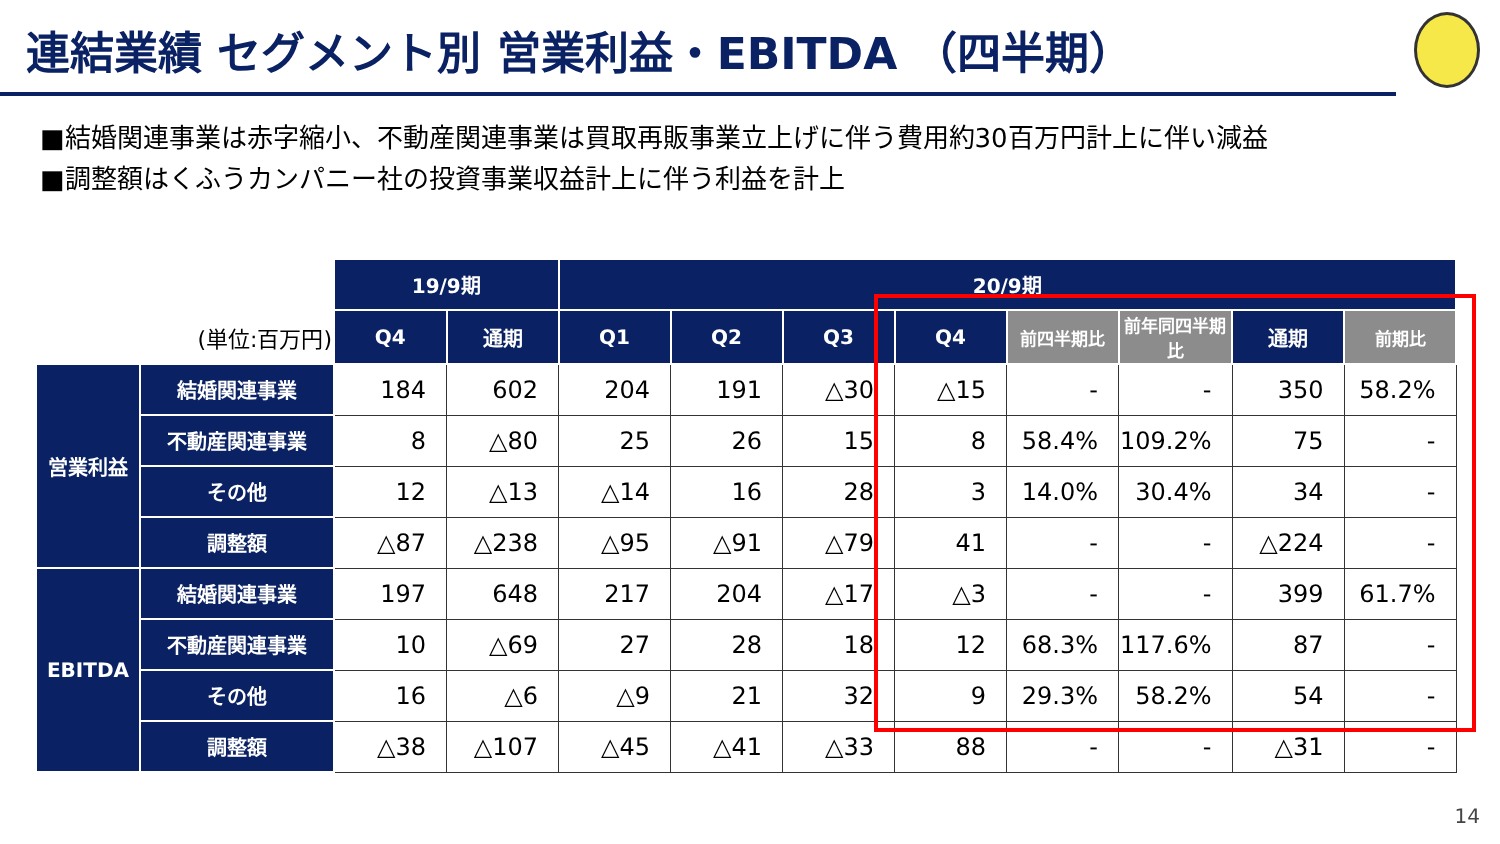連結業績 セグメント別 営業利益・EBITDA （四半期）
■結婚関連事業は赤字縮小、不動産関連事業は買取再販事業立上げに伴う費用約30百万円計上に伴い減益
■調整額はくふうカンパニー社の投資事業収益計上に伴う利益を計上
| | | 19/9期 | | 20/9期 | | | | | | | |
| (単位:百万円) | | Q4 | 通期 | Q1 | Q2 | Q3 | Q4 | 前四半期比 | 前年同四半期比 | 通期 | 前期比 |
| 営業利益 | 結婚関連事業 | 184 | 602 | 204 | 191 | △30 | △15 | - | - | 350 | 58.2% |
| | 不動産関連事業 | 8 | △80 | 25 | 26 | 15 | 8 | 58.4% | 109.2% | 75 | - |
| | その他 | 12 | △13 | △14 | 16 | 28 | 3 | 14.0% | 30.4% | 34 | - |
| | 調整額 | △87 | △238 | △95 | △91 | △79 | 41 | - | - | △224 | - |
| EBITDA | 結婚関連事業 | 197 | 648 | 217 | 204 | △17 | △3 | - | - | 399 | 61.7% |
| | 不動産関連事業 | 10 | △69 | 27 | 28 | 18 | 12 | 68.3% | 117.6% | 87 | - |
| | その他 | 16 | △6 | △9 | 21 | 32 | 9 | 29.3% | 58.2% | 54 | - |
| | 調整額 | △38 | △107 | △45 | △41 | △33 | 88 | - | - | △31 | - |
14